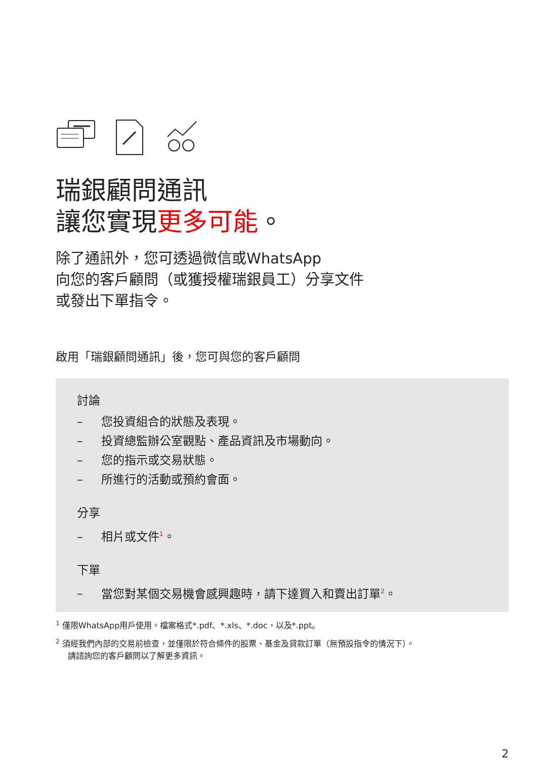瑞銀顧問通訊
讓您實現更多可能。
除了通訊外，您可透過微信或WhatsApp
向您的客戶顧問（或獲授權瑞銀員工）分享文件
或發出下單指令。
啟用「瑞銀顧問通訊」後，您可與您的客戶顧問
討論
– 您投資組合的狀態及表現。
– 投資總監辦公室觀點、產品資訊及市場動向。
– 您的指示或交易狀態。
– 所進行的活動或預約會面。
分享
– 相片或文件<sup>1</sup>。
下單
– 當您對某個交易機會感興趣時，請下達買入和賣出訂單<sup>2</sup>。
<sup>1</sup> 僅限WhatsApp用戶使用。檔案格式*.pdf、*.xls、*.doc，以及*.ppt。
<sup>2</sup> 須經我們內部的交易前檢查，並僅限於符合條件的股票、基金及貸款訂單（無預設指令的情況下）。
請諮詢您的客戶顧問以了解更多資訊。
2